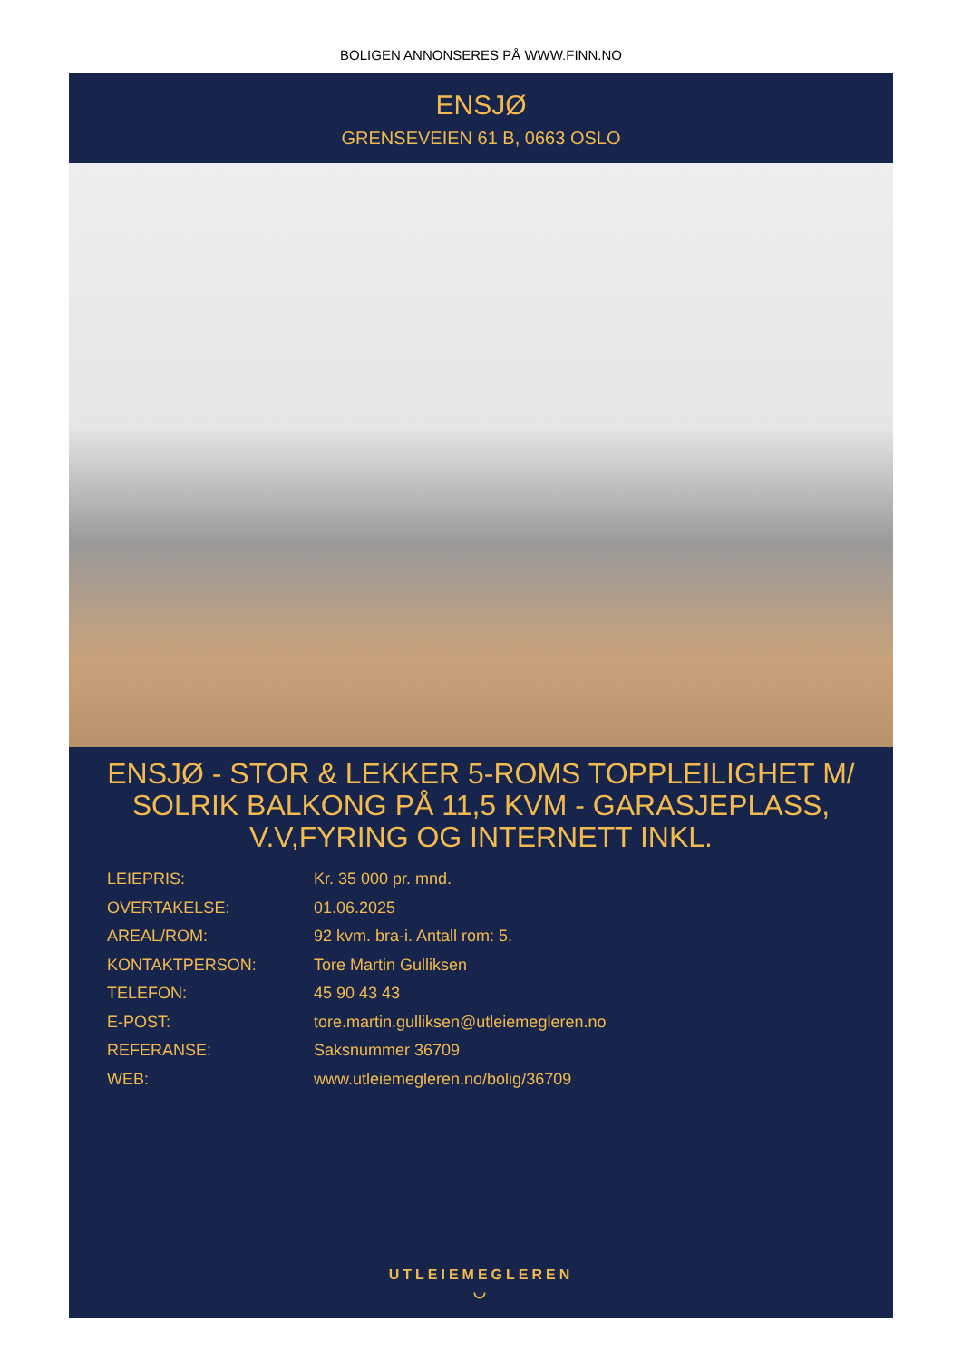BOLIGEN ANNONSERES PÅ WWW.FINN.NO
ENSJØ
GRENSEVEIEN 61 B, 0663 OSLO
ENSJØ - STOR & LEKKER 5-ROMS TOPPLEILIGHET M/ SOLRIK BALKONG PÅ 11,5 KVM - GARASJEPLASS, V.V,FYRING OG INTERNETT INKL.
LEIEPRIS: Kr. 35 000 pr. mnd.
OVERTAKELSE: 01.06.2025
AREAL/ROM: 92 kvm. bra-i. Antall rom: 5.
KONTAKTPERSON: Tore Martin Gulliksen
TELEFON: 45 90 43 43
E-POST: tore.martin.gulliksen@utleiemegleren.no
REFERANSE: Saksnummer 36709
WEB: www.utleiemegleren.no/bolig/36709
UTLEIEMEGLEREN
◡